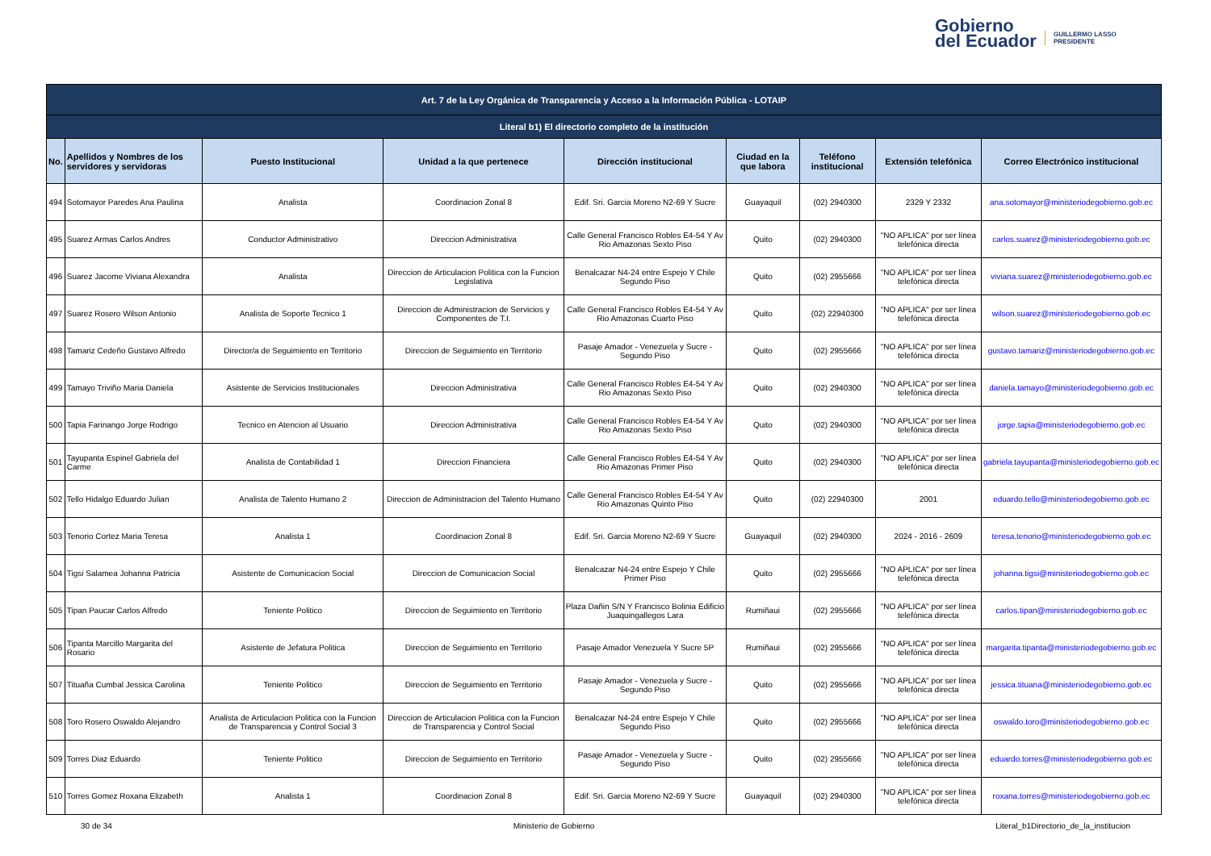Gobierno
del Ecuador
GUILLERMO LASSO
PRESIDENTE
| Art. 7 de la Ley Orgánica de Transparencia y Acceso a la Información Pública - LOTAIP | | | | | | | | |
| --- | --- | --- | --- | --- | --- | --- | --- | --- |
| Literal b1) El directorio completo de la institución | | | | | | | | |
| No. | Apellidos y Nombres de los servidores y servidoras | Puesto Institucional | Unidad a la que pertenece | Dirección institucional | Ciudad en la que labora | Teléfono institucional | Extensión telefónica | Correo Electrónico institucional |
| 494 | Sotomayor Paredes Ana Paulina | Analista | Coordinacion Zonal 8 | Edif. Sri. Garcia Moreno N2-69 Y Sucre | Guayaquil | (02) 2940300 | 2329 Y 2332 | ana.sotomayor@ministeriodegobierno.gob.ec |
| 495 | Suarez Armas Carlos Andres | Conductor Administrativo | Direccion Administrativa | Calle General Francisco Robles E4-54 Y Av Rio Amazonas Sexto Piso | Quito | (02) 2940300 | "NO APLICA" por ser línea telefónica directa | carlos.suarez@ministeriodegobierno.gob.ec |
| 496 | Suarez Jacome Viviana Alexandra | Analista | Direccion de Articulacion Politica con la Funcion Legislativa | Benalcazar N4-24 entre Espejo Y Chile Segundo Piso | Quito | (02) 2955666 | "NO APLICA" por ser línea telefónica directa | viviana.suarez@ministeriodegobierno.gob.ec |
| 497 | Suarez Rosero Wilson Antonio | Analista de Soporte Tecnico 1 | Direccion de Administracion de Servicios y Componentes de T.I. | Calle General Francisco Robles E4-54 Y Av Rio Amazonas Cuarto Piso | Quito | (02) 22940300 | "NO APLICA" por ser línea telefónica directa | wilson.suarez@ministeriodegobierno.gob.ec |
| 498 | Tamariz Cedeño Gustavo Alfredo | Director/a de Seguimiento en Territorio | Direccion de Seguimiento en Territorio | Pasaje Amador - Venezuela y Sucre - Segundo Piso | Quito | (02) 2955666 | "NO APLICA" por ser línea telefónica directa | gustavo.tamariz@ministeriodegobierno.gob.ec |
| 499 | Tamayo Triviño Maria Daniela | Asistente de Servicios Institucionales | Direccion Administrativa | Calle General Francisco Robles E4-54 Y Av Rio Amazonas Sexto Piso | Quito | (02) 2940300 | "NO APLICA" por ser línea telefónica directa | daniela.tamayo@ministeriodegobierno.gob.ec |
| 500 | Tapia Farinango Jorge Rodrigo | Tecnico en Atencion al Usuario | Direccion Administrativa | Calle General Francisco Robles E4-54 Y Av Rio Amazonas Sexto Piso | Quito | (02) 2940300 | "NO APLICA" por ser línea telefónica directa | jorge.tapia@ministeriodegobierno.gob.ec |
| 501 | Tayupanta Espinel Gabriela del Carme | Analista de Contabilidad 1 | Direccion Financiera | Calle General Francisco Robles E4-54 Y Av Rio Amazonas Primer Piso | Quito | (02) 2940300 | "NO APLICA" por ser línea telefónica directa | gabriela.tayupanta@ministeriodegobierno.gob.ec |
| 502 | Tello Hidalgo Eduardo Julian | Analista de Talento Humano 2 | Direccion de Administracion del Talento Humano | Calle General Francisco Robles E4-54 Y Av Rio Amazonas Quinto Piso | Quito | (02) 22940300 | 2001 | eduardo.tello@ministeriodegobierno.gob.ec |
| 503 | Tenorio Cortez Maria Teresa | Analista 1 | Coordinacion Zonal 8 | Edif. Sri. Garcia Moreno N2-69 Y Sucre | Guayaquil | (02) 2940300 | 2024 - 2016 - 2609 | teresa.tenorio@ministeriodegobierno.gob.ec |
| 504 | Tigsi Salamea Johanna Patricia | Asistente de Comunicacion Social | Direccion de Comunicacion Social | Benalcazar N4-24 entre Espejo Y Chile Primer Piso | Quito | (02) 2955666 | "NO APLICA" por ser línea telefónica directa | johanna.tigsi@ministeriodegobierno.gob.ec |
| 505 | Tipan Paucar Carlos Alfredo | Teniente Politico | Direccion de Seguimiento en Territorio | Plaza Dañin S/N Y Francisco Bolinia Edificio Juaquingallegos Lara | Rumiñaui | (02) 2955666 | "NO APLICA" por ser línea telefónica directa | carlos.tipan@ministeriodegobierno.gob.ec |
| 506 | Tipanta Marcillo Margarita del Rosario | Asistente de Jefatura Politica | Direccion de Seguimiento en Territorio | Pasaje Amador Venezuela Y Sucre 5P | Rumiñaui | (02) 2955666 | "NO APLICA" por ser línea telefónica directa | margarita.tipanta@ministeriodegobierno.gob.ec |
| 507 | Tituaña Cumbal Jessica Carolina | Teniente Politico | Direccion de Seguimiento en Territorio | Pasaje Amador - Venezuela y Sucre - Segundo Piso | Quito | (02) 2955666 | "NO APLICA" por ser línea telefónica directa | jessica.tituana@ministeriodegobierno.gob.ec |
| 508 | Toro Rosero Oswaldo Alejandro | Analista de Articulacion Politica con la Funcion de Transparencia y Control Social 3 | Direccion de Articulacion Politica con la Funcion de Transparencia y Control Social | Benalcazar N4-24 entre Espejo Y Chile Segundo Piso | Quito | (02) 2955666 | "NO APLICA" por ser línea telefónica directa | oswaldo.toro@ministeriodegobierno.gob.ec |
| 509 | Torres Diaz Eduardo | Teniente Politico | Direccion de Seguimiento en Territorio | Pasaje Amador - Venezuela y Sucre - Segundo Piso | Quito | (02) 2955666 | "NO APLICA" por ser línea telefónica directa | eduardo.torres@ministeriodegobierno.gob.ec |
| 510 | Torres Gomez Roxana Elizabeth | Analista 1 | Coordinacion Zonal 8 | Edif. Sri. Garcia Moreno N2-69 Y Sucre | Guayaquil | (02) 2940300 | "NO APLICA" por ser línea telefónica directa | roxana.torres@ministeriodegobierno.gob.ec |
30 de 34 Ministerio de Gobierno Literal_b1Directorio_de_la_institucion